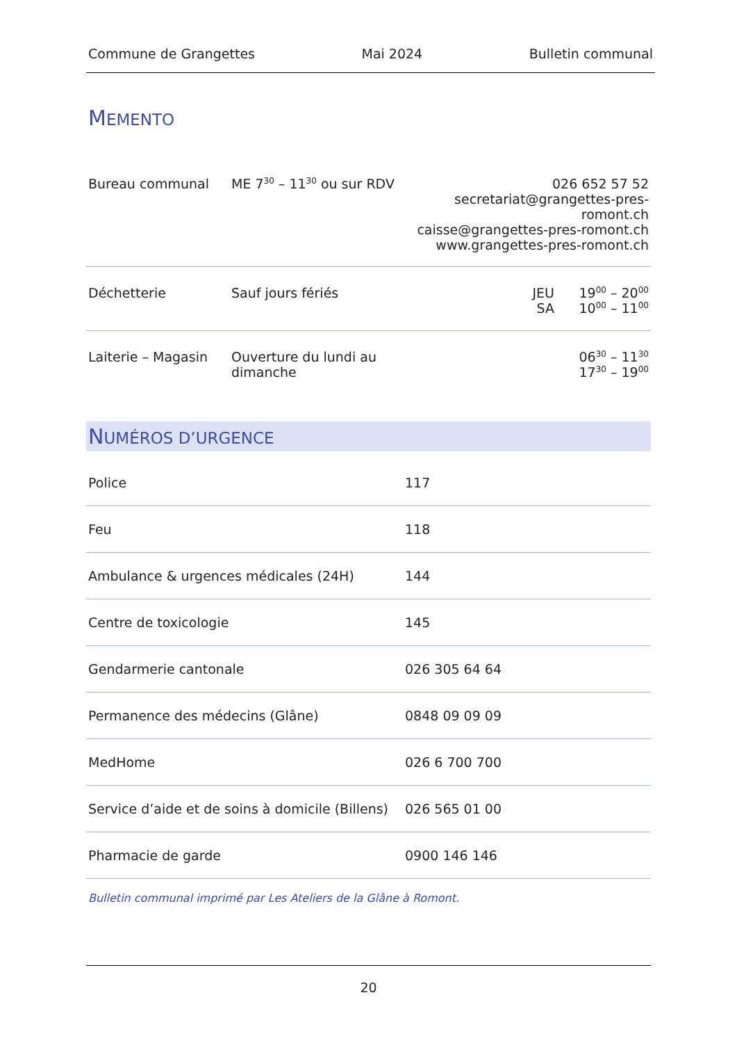Commune de Grangettes Mai 2024 Bulletin communal
MEMENTO
| Bureau communal | ME 7<sup>30</sup> – 11<sup>30</sup> ou sur RDV | 026 652 57 52 secretariat@grangettes-pres-romont.ch caisse@grangettes-pres-romont.ch www.grangettes-pres-romont.ch | |
| Déchetterie | Sauf jours fériés | JEU SA | 19<sup>00</sup> – 20<sup>00</sup> 10<sup>00</sup> – 11<sup>00</sup> |
| Laiterie – Magasin | Ouverture du lundi au dimanche | | 06<sup>30</sup> – 11<sup>30</sup> 17<sup>30</sup> – 19<sup>00</sup> |
NUMÉROS D’URGENCE
| Police | 117 |
| Feu | 118 |
| Ambulance & urgences médicales (24H) | 144 |
| Centre de toxicologie | 145 |
| Gendarmerie cantonale | 026 305 64 64 |
| Permanence des médecins (Glâne) | 0848 09 09 09 |
| MedHome | 026 6 700 700 |
| Service d’aide et de soins à domicile (Billens) | 026 565 01 00 |
| Pharmacie de garde | 0900 146 146 |
Bulletin communal imprimé par Les Ateliers de la Glâne à Romont.
20